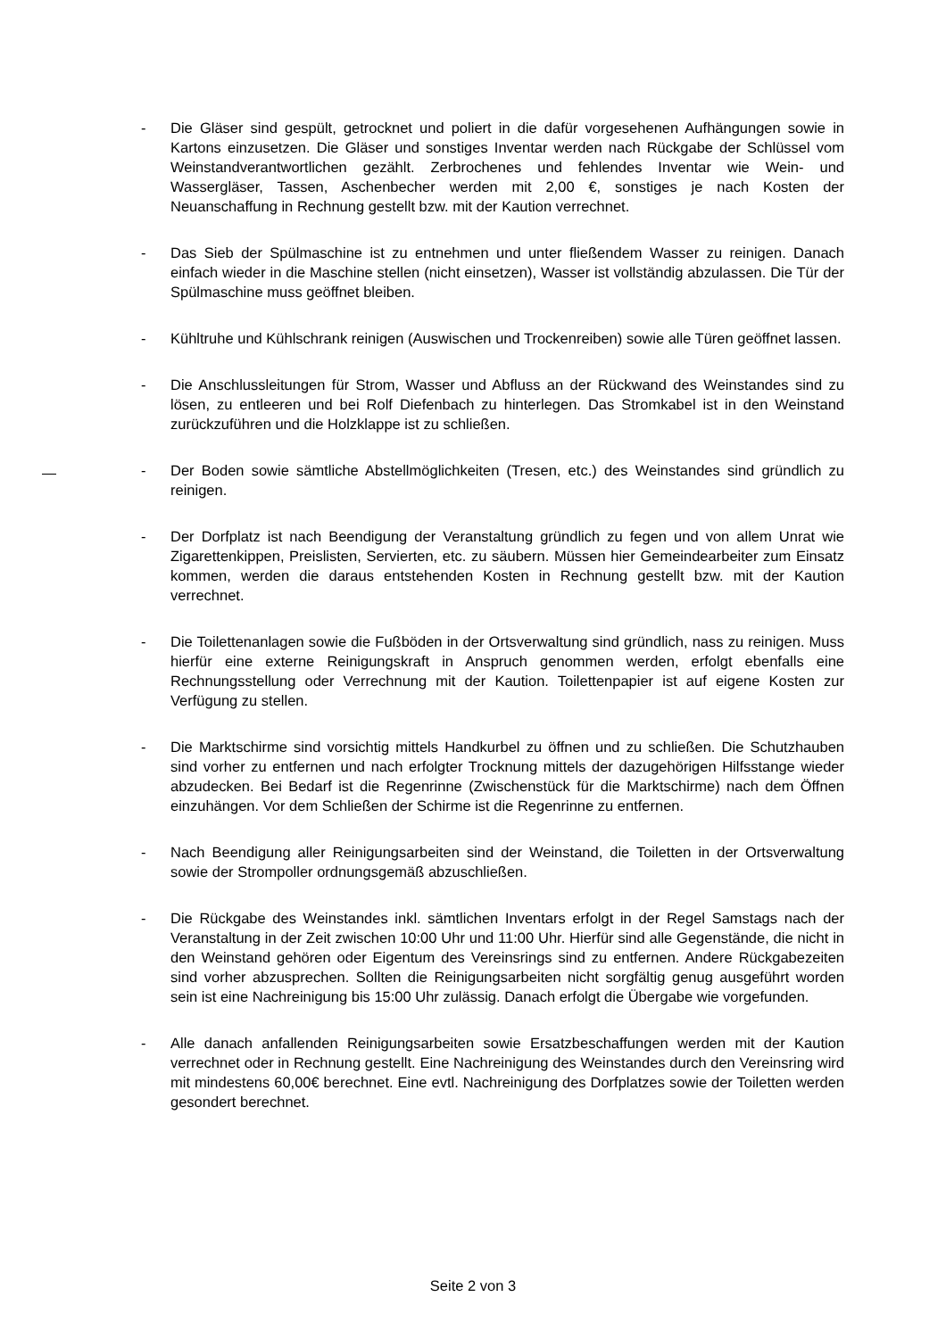- Die Gläser sind gespült, getrocknet und poliert in die dafür vorgesehenen Aufhängungen sowie in Kartons einzusetzen. Die Gläser und sonstiges Inventar werden nach Rückgabe der Schlüssel vom Weinstandverantwortlichen gezählt. Zerbrochenes und fehlendes Inventar wie Wein- und Wassergläser, Tassen, Aschenbecher werden mit 2,00 €, sonstiges je nach Kosten der Neuanschaffung in Rechnung gestellt bzw. mit der Kaution verrechnet.
- Das Sieb der Spülmaschine ist zu entnehmen und unter fließendem Wasser zu reinigen. Danach einfach wieder in die Maschine stellen (nicht einsetzen), Wasser ist vollständig abzulassen. Die Tür der Spülmaschine muss geöffnet bleiben.
- Kühltruhe und Kühlschrank reinigen (Auswischen und Trockenreiben) sowie alle Türen geöffnet lassen.
- Die Anschlussleitungen für Strom, Wasser und Abfluss an der Rückwand des Weinstandes sind zu lösen, zu entleeren und bei Rolf Diefenbach zu hinterlegen. Das Stromkabel ist in den Weinstand zurückzuführen und die Holzklappe ist zu schließen.
- Der Boden sowie sämtliche Abstellmöglichkeiten (Tresen, etc.) des Weinstandes sind gründlich zu reinigen.
- Der Dorfplatz ist nach Beendigung der Veranstaltung gründlich zu fegen und von allem Unrat wie Zigarettenkippen, Preislisten, Servierten, etc. zu säubern. Müssen hier Gemeindearbeiter zum Einsatz kommen, werden die daraus entstehenden Kosten in Rechnung gestellt bzw. mit der Kaution verrechnet.
- Die Toilettenanlagen sowie die Fußböden in der Ortsverwaltung sind gründlich, nass zu reinigen. Muss hierfür eine externe Reinigungskraft in Anspruch genommen werden, erfolgt ebenfalls eine Rechnungsstellung oder Verrechnung mit der Kaution. Toilettenpapier ist auf eigene Kosten zur Verfügung zu stellen.
- Die Marktschirme sind vorsichtig mittels Handkurbel zu öffnen und zu schließen. Die Schutzhauben sind vorher zu entfernen und nach erfolgter Trocknung mittels der dazugehörigen Hilfsstange wieder abzudecken. Bei Bedarf ist die Regenrinne (Zwischenstück für die Marktschirme) nach dem Öffnen einzuhängen. Vor dem Schließen der Schirme ist die Regenrinne zu entfernen.
- Nach Beendigung aller Reinigungsarbeiten sind der Weinstand, die Toiletten in der Ortsverwaltung sowie der Strompoller ordnungsgemäß abzuschließen.
- Die Rückgabe des Weinstandes inkl. sämtlichen Inventars erfolgt in der Regel Samstags nach der Veranstaltung in der Zeit zwischen 10:00 Uhr und 11:00 Uhr. Hierfür sind alle Gegenstände, die nicht in den Weinstand gehören oder Eigentum des Vereinsrings sind zu entfernen. Andere Rückgabezeiten sind vorher abzusprechen. Sollten die Reinigungsarbeiten nicht sorgfältig genug ausgeführt worden sein ist eine Nachreinigung bis 15:00 Uhr zulässig. Danach erfolgt die Übergabe wie vorgefunden.
- Alle danach anfallenden Reinigungsarbeiten sowie Ersatzbeschaffungen werden mit der Kaution verrechnet oder in Rechnung gestellt. Eine Nachreinigung des Weinstandes durch den Vereinsring wird mit mindestens 60,00€ berechnet. Eine evtl. Nachreinigung des Dorfplatzes sowie der Toiletten werden gesondert berechnet.
Seite 2 von 3